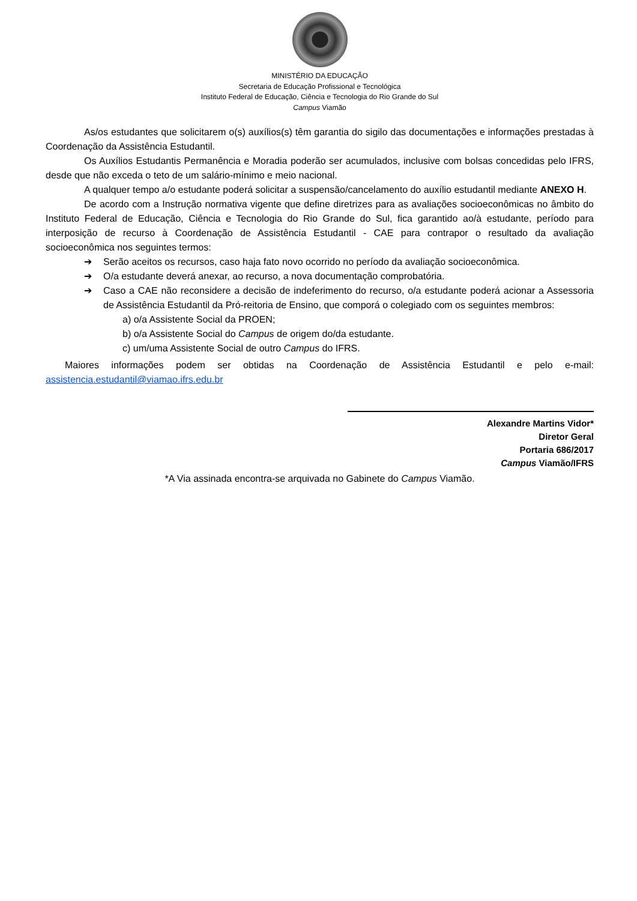MINISTÉRIO DA EDUCAÇÃO
Secretaria de Educação Profissional e Tecnológica
Instituto Federal de Educação, Ciência e Tecnologia do Rio Grande do Sul
Campus Viamão
As/os estudantes que solicitarem o(s) auxílios(s) têm garantia do sigilo das documentações e informações prestadas à Coordenação da Assistência Estudantil.
Os Auxílios Estudantis Permanência e Moradia poderão ser acumulados, inclusive com bolsas concedidas pelo IFRS, desde que não exceda o teto de um salário-mínimo e meio nacional.
A qualquer tempo a/o estudante poderá solicitar a suspensão/cancelamento do auxílio estudantil mediante ANEXO H.
De acordo com a Instrução normativa vigente que define diretrizes para as avaliações socioeconômicas no âmbito do Instituto Federal de Educação, Ciência e Tecnologia do Rio Grande do Sul, fica garantido ao/à estudante, período para interposição de recurso à Coordenação de Assistência Estudantil - CAE para contrapor o resultado da avaliação socioeconômica nos seguintes termos:
➔ Serão aceitos os recursos, caso haja fato novo ocorrido no período da avaliação socioeconômica.
➔ O/a estudante deverá anexar, ao recurso, a nova documentação comprobatória.
➔ Caso a CAE não reconsidere a decisão de indeferimento do recurso, o/a estudante poderá acionar a Assessoria de Assistência Estudantil da Pró-reitoria de Ensino, que comporá o colegiado com os seguintes membros:
a) o/a Assistente Social da PROEN;
b) o/a Assistente Social do Campus de origem do/da estudante.
c) um/uma Assistente Social de outro Campus do IFRS.
Maiores informações podem ser obtidas na Coordenação de Assistência Estudantil e pelo e-mail: assistencia.estudantil@viamao.ifrs.edu.br
Alexandre Martins Vidor*
Diretor Geral
Portaria 686/2017
Campus Viamão/IFRS
*A Via assinada encontra-se arquivada no Gabinete do Campus Viamão.